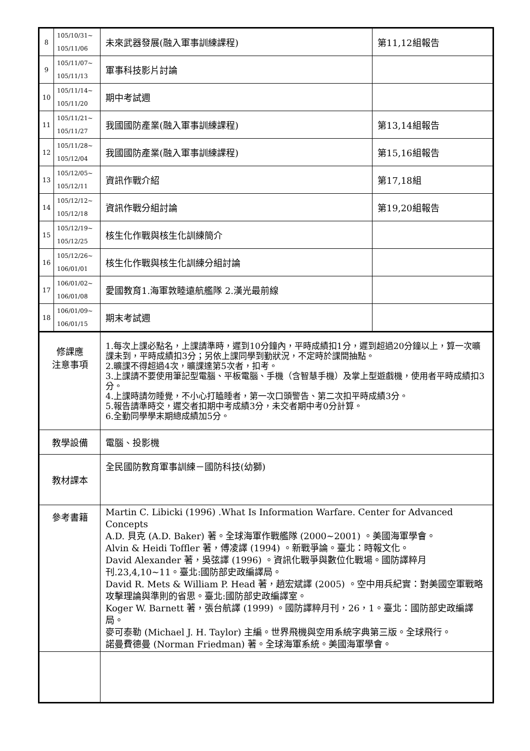| 8 | 105/10/31~ 105/11/06 | 未來武器發展(融入軍事訓練課程) | 第11,12組報告 |
| 9 | 105/11/07~ 105/11/13 | 軍事科技影片討論 | |
| 10 | 105/11/14~ 105/11/20 | 期中考試週 | |
| 11 | 105/11/21~ 105/11/27 | 我國國防產業(融入軍事訓練課程) | 第13,14組報告 |
| 12 | 105/11/28~ 105/12/04 | 我國國防產業(融入軍事訓練課程) | 第15,16組報告 |
| 13 | 105/12/05~ 105/12/11 | 資訊作戰介紹 | 第17,18組 |
| 14 | 105/12/12~ 105/12/18 | 資訊作戰分組討論 | 第19,20組報告 |
| 15 | 105/12/19~ 105/12/25 | 核生化作戰與核生化訓練簡介 | |
| 16 | 105/12/26~ 106/01/01 | 核生化作戰與核生化訓練分組討論 | |
| 17 | 106/01/02~ 106/01/08 | 愛國教育1.海軍敦睦遠航艦隊 2.漢光最前線 | |
| 18 | 106/01/09~ 106/01/15 | 期末考試週 | |
| 修課應 注意事項 | | 1.每次上課必點名，上課請準時，遲到10分鐘內，平時成績扣1分，遲到超過20分鐘以上，算一次曠課未到，平時成績扣3分；另依上課同學到勤狀況，不定時於課間抽點。 2.曠課不得超過4次，曠課達第5次者，扣考。 3.上課請不要使用筆記型電腦、平板電腦、手機（含智慧手機）及掌上型遊戲機，使用者平時成績扣3分。 4.上課時請勿睡覺，不小心打瞌睡者，第一次口頭警告、第二次扣平時成績3分。 5.報告請準時交，遲交者扣期中考成績3分，未交者期中考0分計算。 6.全勤同學學末期總成績加5分。 | |
| 教學設備 | | 電腦、投影機 | |
| 教材課本 | | 全民國防教育軍事訓練－國防科技(幼獅) | |
| 參考書籍 | | Martin C. Libicki (1996) .What Is Information Warfare. Center for Advanced Concepts A.D. 貝克 (A.D. Baker) 著。全球海軍作戰艦隊 (2000~2001) 。美國海軍學會。 Alvin & Heidi Toffler 著，傅凌譯 (1994) 。新戰爭論。臺北：時報文化。 David Alexander 著，吳弦譯 (1996) 。資訊化戰爭與數位化戰場。國防譯粹月刊.23,4,10~11。臺北:國防部史政編譯局。 David R. Mets & William P. Head 著，趙宏斌譯 (2005) 。空中用兵紀實：對美國空軍戰略攻擊理論與準則的省思。臺北:國防部史政編譯室。 Koger W. Barnett 著，張台航譯 (1999) 。國防譯粹月刊，26，1。臺北：國防部史政編譯局。 麥可泰勒 (Michael J. H. Taylor) 主編。世界飛機與空用系統字典第三版。全球飛行。 諾曼費德曼 (Norman Friedman) 著。全球海軍系統。美國海軍學會。 | |